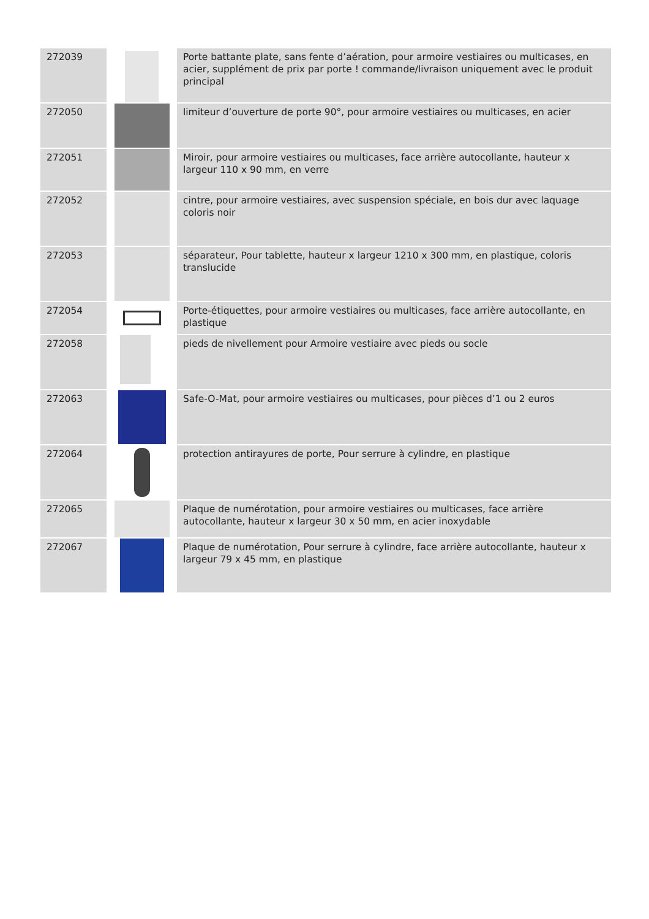| 272039 | | Porte battante plate, sans fente d’aération, pour armoire vestiaires ou multicases, en acier, supplément de prix par porte ! commande/livraison uniquement avec le produit principal |
| 272050 | | limiteur d’ouverture de porte 90°, pour armoire vestiaires ou multicases, en acier |
| 272051 | | Miroir, pour armoire vestiaires ou multicases, face arrière autocollante, hauteur x largeur 110 x 90 mm, en verre |
| 272052 | | cintre, pour armoire vestiaires, avec suspension spéciale, en bois dur avec laquage coloris noir |
| 272053 | | séparateur, Pour tablette, hauteur x largeur 1210 x 300 mm, en plastique, coloris translucide |
| 272054 | | Porte-étiquettes, pour armoire vestiaires ou multicases, face arrière autocollante, en plastique |
| 272058 | | pieds de nivellement pour Armoire vestiaire avec pieds ou socle |
| 272063 | | Safe-O-Mat, pour armoire vestiaires ou multicases, pour pièces d’1 ou 2 euros |
| 272064 | | protection antirayures de porte, Pour serrure à cylindre, en plastique |
| 272065 | | Plaque de numérotation, pour armoire vestiaires ou multicases, face arrière autocollante, hauteur x largeur 30 x 50 mm, en acier inoxydable |
| 272067 | | Plaque de numérotation, Pour serrure à cylindre, face arrière autocollante, hauteur x largeur 79 x 45 mm, en plastique |